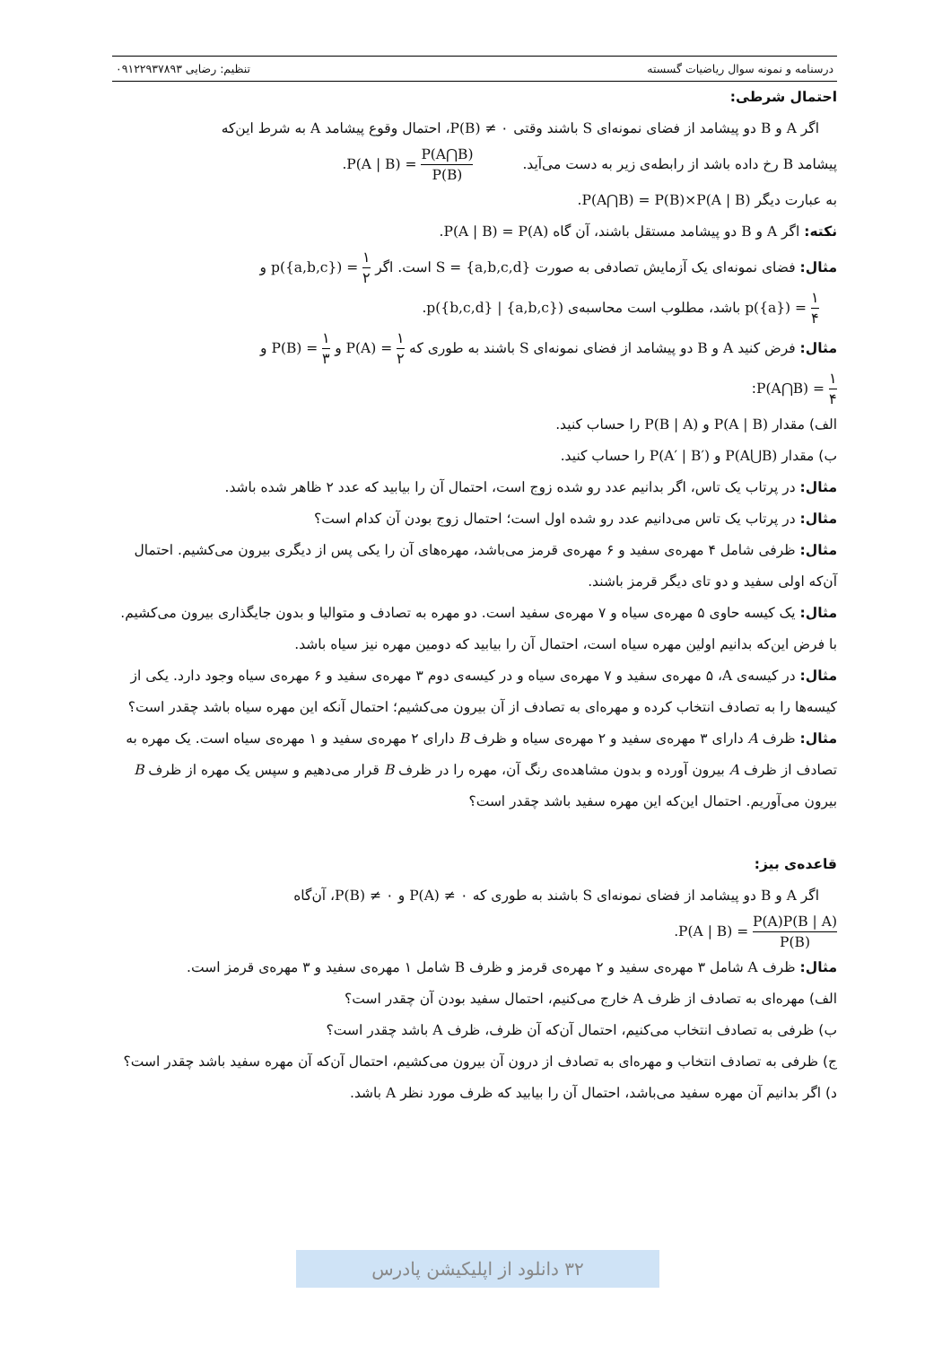درسنامه و نمونه سوال ریاضیات گسسته تنظیم: رضایی ۰۹۱۲۲۹۳۷۸۹۳
احتمال شرطی:
اگر A و B دو پیشامد از فضای نمونه‌ای S باشند وقتی P(B) ≠ ۰، احتمال وقوع پیشامد A به شرط این‌که
پیشامد B رخ داده باشد از رابطه‌ی زیر به دست می‌آید. P(A | B) = P(A⋂B) P(B).
به عبارت دیگر P(A⋂B) = P(B)×P(A | B).
نکته: اگر A و B دو پیشامد مستقل باشند، آن گاه P(A | B) = P(A).
مثال: فضای نمونه‌ای یک آزمایش تصادفی به صورت S = {a,b,c,d} است. اگر p({a,b,c}) = ۱ ۲ و
p({a}) = ۱ ۴ باشد، مطلوب است محاسبه‌ی p({b,c,d} | {a,b,c}).
مثال: فرض کنید A و B دو پیشامد از فضای نمونه‌ای S باشند به طوری که P(A) = ۱ ۲ و P(B) = ۱ ۳ و
P(A⋂B) = ۱ ۴:
الف) مقدار P(A | B) و P(B | A) را حساب کنید.
ب) مقدار P(A⋃B) و P(A′ | B′) را حساب کنید.
مثال: در پرتاب یک تاس، اگر بدانیم عدد رو شده زوج است، احتمال آن را بیابید که عدد ۲ ظاهر شده باشد.
مثال: در پرتاب یک تاس می‌دانیم عدد رو شده اول است؛ احتمال زوج بودن آن کدام است؟
مثال: ظرفی شامل ۴ مهره‌ی سفید و ۶ مهره‌ی قرمز می‌باشد، مهره‌های آن را یکی پس از دیگری بیرون می‌کشیم. احتمال آن‌که اولی سفید و دو تای دیگر قرمز باشند.
مثال: یک کیسه حاوی ۵ مهره‌ی سیاه و ۷ مهره‌ی سفید است. دو مهره به تصادف و متوالیا و بدون جایگذاری بیرون می‌کشیم. با فرض این‌که بدانیم اولین مهره سیاه است، احتمال آن را بیابید که دومین مهره نیز سیاه باشد.
مثال: در کیسه‌ی A، ۵ مهره‌ی سفید و ۷ مهره‌ی سیاه و در کیسه‌ی دوم ۳ مهره‌ی سفید و ۶ مهره‌ی سیاه وجود دارد. یکی از کیسه‌ها را به تصادف انتخاب کرده و مهره‌ای به تصادف از آن بیرون می‌کشیم؛ احتمال آنکه این مهره سیاه باشد چقدر است؟
مثال: ظرف A دارای ۳ مهره‌ی سفید و ۲ مهره‌ی سیاه و ظرف B دارای ۲ مهره‌ی سفید و ۱ مهره‌ی سیاه است. یک مهره به تصادف از ظرف A بیرون آورده و بدون مشاهده‌ی رنگ آن، مهره را در ظرف B قرار می‌دهیم و سپس یک مهره از ظرف B بیرون می‌آوریم. احتمال این‌که این مهره سفید باشد چقدر است؟
قاعده‌ی بیز:
اگر A و B دو پیشامد از فضای نمونه‌ای S باشند به طوری که P(A) ≠ ۰ و P(B) ≠ ۰، آن‌گاه
P(A | B) = P(A)P(B | A) P(B).
مثال: ظرف A شامل ۳ مهره‌ی سفید و ۲ مهره‌ی قرمز و ظرف B شامل ۱ مهره‌ی سفید و ۳ مهره‌ی قرمز است.
الف) مهره‌ای به تصادف از ظرف A خارج می‌کنیم، احتمال سفید بودن آن چقدر است؟
ب) ظرفی به تصادف انتخاب می‌کنیم، احتمال آن‌که آن ظرف، ظرف A باشد چقدر است؟
ج) ظرفی به تصادف انتخاب و مهره‌ای به تصادف از درون آن بیرون می‌کشیم، احتمال آن‌که آن مهره سفید باشد چقدر است؟
د) اگر بدانیم آن مهره سفید می‌باشد، احتمال آن را بیابید که ظرف مورد نظر A باشد.
۳۲ دانلود از اپلیکیشن پادرس